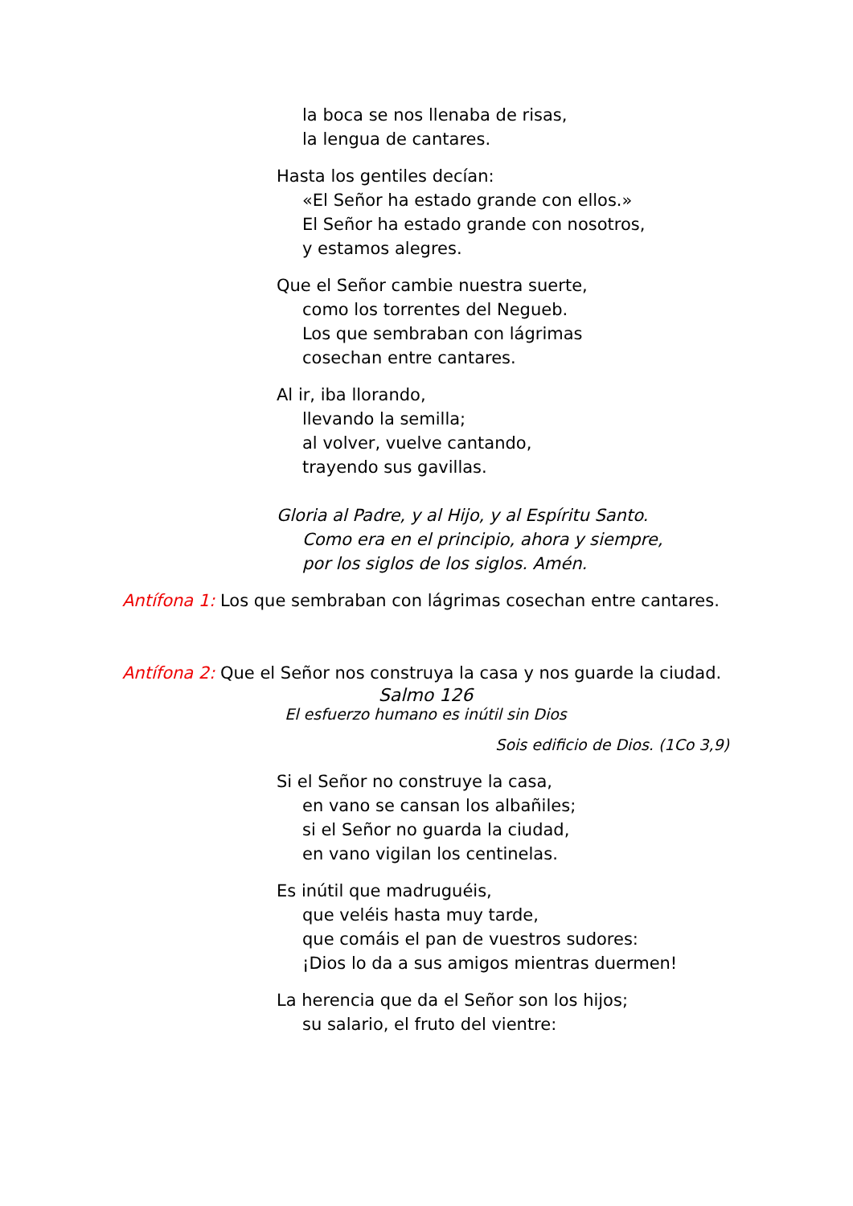la boca se nos llenaba de risas,
la lengua de cantares.
Hasta los gentiles decían:
«El Señor ha estado grande con ellos.»
El Señor ha estado grande con nosotros,
y estamos alegres.
Que el Señor cambie nuestra suerte,
como los torrentes del Negueb.
Los que sembraban con lágrimas
cosechan entre cantares.
Al ir, iba llorando,
llevando la semilla;
al volver, vuelve cantando,
trayendo sus gavillas.
Gloria al Padre, y al Hijo, y al Espíritu Santo.
Como era en el principio, ahora y siempre,
por los siglos de los siglos. Amén.
Antífona 1: Los que sembraban con lágrimas cosechan entre cantares.
Antífona 2: Que el Señor nos construya la casa y nos guarde la ciudad.
Salmo 126
El esfuerzo humano es inútil sin Dios
Sois edificio de Dios. (1Co 3,9)
Si el Señor no construye la casa,
en vano se cansan los albañiles;
si el Señor no guarda la ciudad,
en vano vigilan los centinelas.
Es inútil que madruguéis,
que veléis hasta muy tarde,
que comáis el pan de vuestros sudores:
¡Dios lo da a sus amigos mientras duermen!
La herencia que da el Señor son los hijos;
su salario, el fruto del vientre: